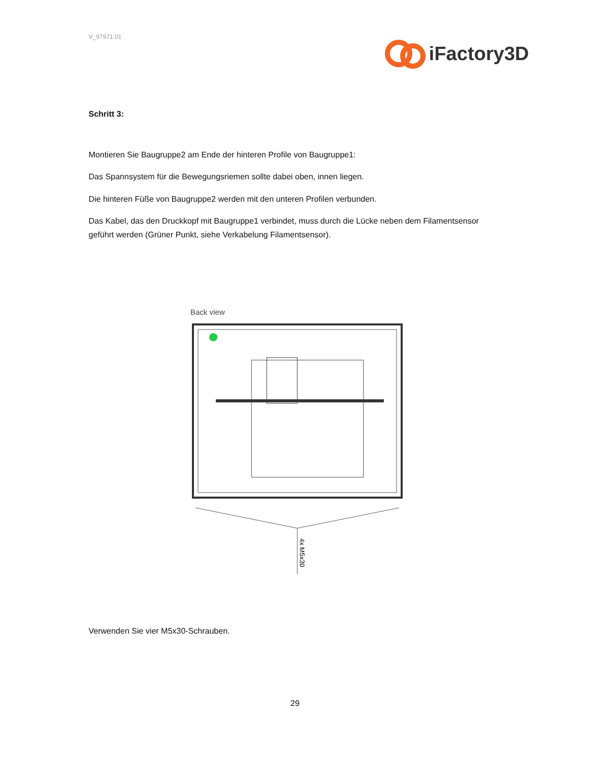V_97971.01
iFactory3D
Schritt 3:
Montieren Sie Baugruppe2 am Ende der hinteren Profile von Baugruppe1:
Das Spannsystem für die Bewegungsriemen sollte dabei oben, innen liegen.
Die hinteren Füße von Baugruppe2 werden mit den unteren Profilen verbunden.
Das Kabel, das den Druckkopf mit Baugruppe1 verbindet, muss durch die Lücke neben dem Filamentsensor geführt werden (Grüner Punkt, siehe Verkabelung Filamentsensor).
Back view
4x M5x30
Verwenden Sie vier M5x30-Schrauben.
29